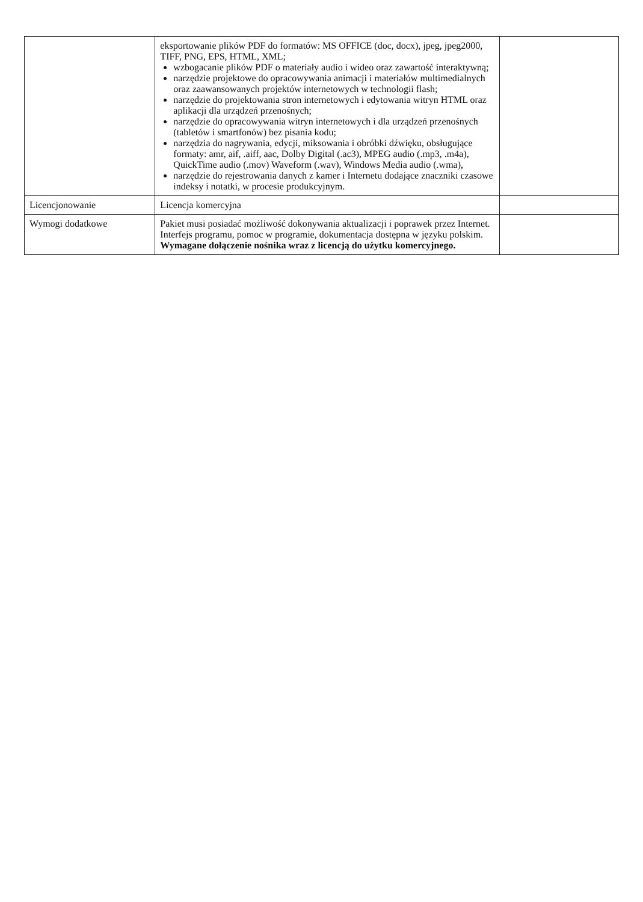| | eksportowanie plików PDF do formatów: MS OFFICE (doc, docx), jpeg, jpeg2000, TIFF, PNG, EPS, HTML, XML; wzbogacanie plików PDF o materiały audio i wideo oraz zawartość interaktywną; narzędzie projektowe do opracowywania animacji i materiałów multimedialnych oraz zaawansowanych projektów internetowych w technologii flash; narzędzie do projektowania stron internetowych i edytowania witryn HTML oraz aplikacji dla urządzeń przenośnych; narzędzie do opracowywania witryn internetowych i dla urządzeń przenośnych (tabletów i smartfonów) bez pisania kodu; narzędzia do nagrywania, edycji, miksowania i obróbki dźwięku, obsługujące formaty: amr, aif, .aiff, aac, Dolby Digital (.ac3), MPEG audio (.mp3, .m4a), QuickTime audio (.mov) Waveform (.wav), Windows Media audio (.wma), narzędzie do rejestrowania danych z kamer i Internetu dodające znaczniki czasowe indeksy i notatki, w procesie produkcyjnym. | |
| Licencjonowanie | Licencja komercyjna | |
| Wymogi dodatkowe | Pakiet musi posiadać możliwość dokonywania aktualizacji i poprawek przez Internet. Interfejs programu, pomoc w programie, dokumentacja dostępna w języku polskim. Wymagane dołączenie nośnika wraz z licencją do użytku komercyjnego. | |